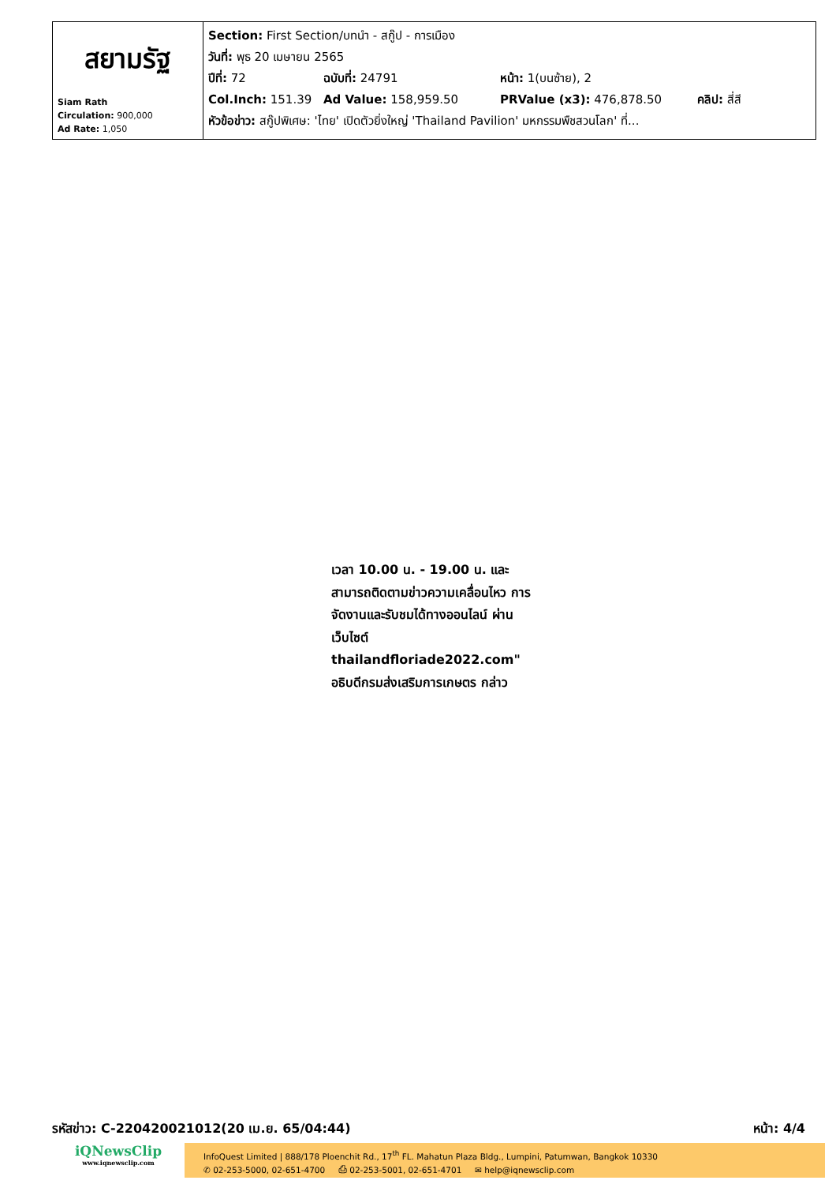| สยามรัฐ Siam Rath Circulation: 900,000 Ad Rate: 1,050 | Section: First Section/บทนำ - สกู๊ป - การเมือง วันที่: พุธ 20 เมษายน 2565 ปีที่: 72 ฉบับที่: 24791 หน้า: 1(บนซ้าย), 2 Col.Inch: 151.39 Ad Value: 158,959.50 PRValue (x3): 476,878.50 คลิป: สี่สี หัวข้อข่าว: สกู๊ปพิเศษ: 'ไทย' เปิดตัวยิ่งใหญ่ 'Thailand Pavilion' มหกรรมพืชสวนโลก' ที่... |
เวลา 10.00 น. - 19.00 น. และ สามารถติดตามข่าวความเคลื่อนไหว การจัดงานและรับชมได้ทางออนไลน์ ผ่านเว็บไซต์ thailandfloriade2022.com" อธิบดีกรมส่งเสริมการเกษตร กล่าว
รหัสข่าว: C-220420021012(20 เม.ย. 65/04:44) หน้า: 4/4
iQNewsClip
www.iqnewsclip.com
InfoQuest Limited | 888/178 Ploenchit Rd., 17<sup>th</sup> FL. Mahatun Plaza Bldg., Lumpini, Patumwan, Bangkok 10330
✆ 02-253-5000, 02-651-4700 ⎙ 02-253-5001, 02-651-4701 ✉ help@iqnewsclip.com